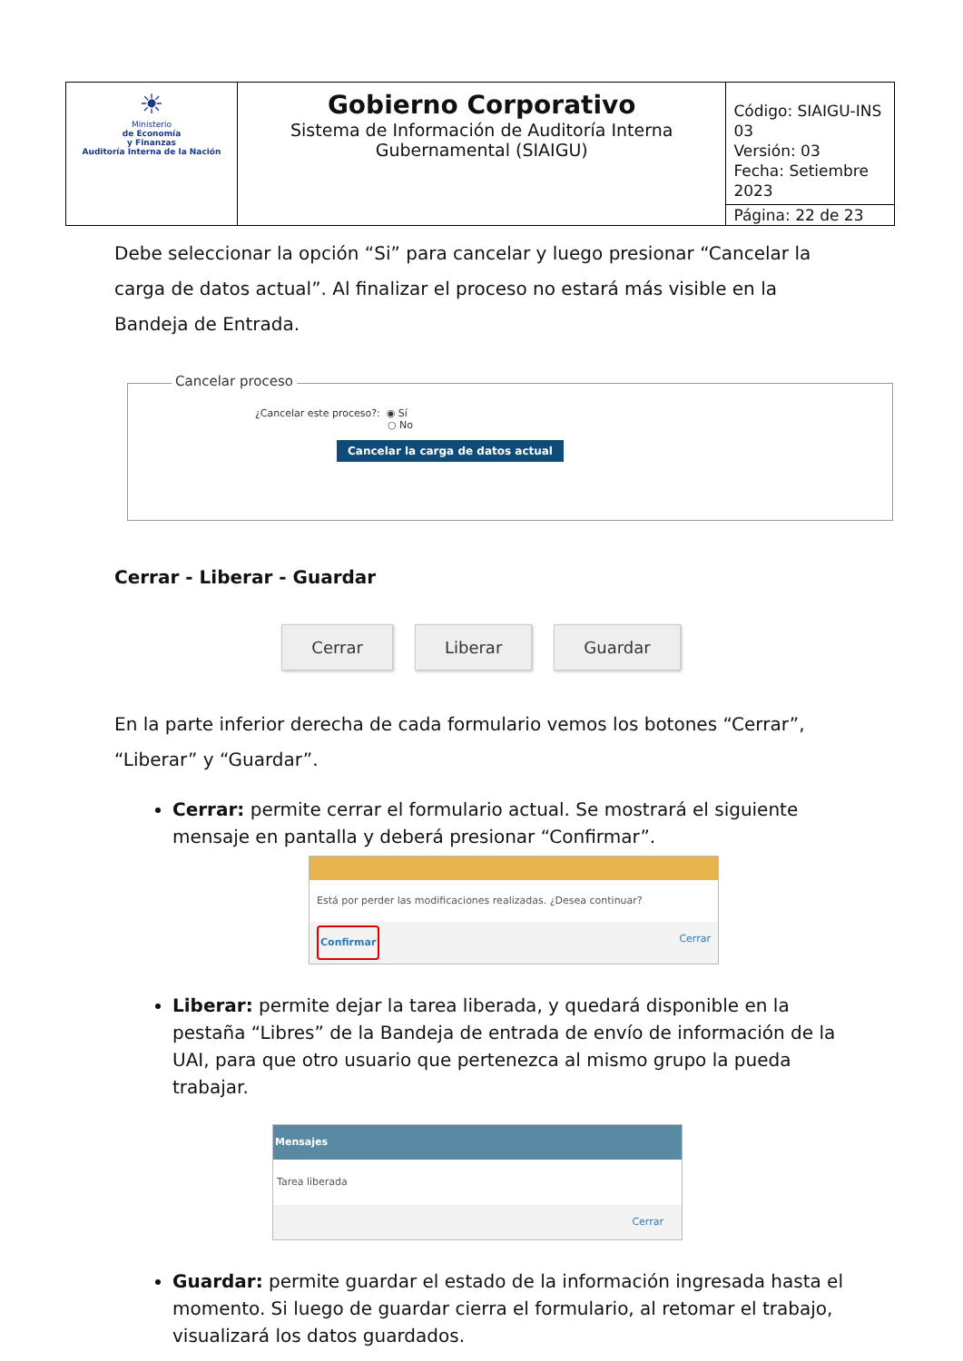| ☀ Ministerio de Economía y Finanzas Auditoría Interna de la Nación | Gobierno Corporativo Sistema de Información de Auditoría Interna Gubernamental (SIAIGU) | Código: SIAIGU-INS 03 Versión: 03 Fecha: Setiembre 2023 |
| | | Página: 22 de 23 |
Debe seleccionar la opción “Si” para cancelar y luego presionar “Cancelar la carga de datos actual”. Al finalizar el proceso no estará más visible en la Bandeja de Entrada.
Cancelar proceso
¿Cancelar este proceso?: ◉ Sí
○ No
Cancelar la carga de datos actual
Cerrar - Liberar - Guardar
Cerrar Liberar Guardar
En la parte inferior derecha de cada formulario vemos los botones “Cerrar”, “Liberar” y “Guardar”.
Cerrar: permite cerrar el formulario actual. Se mostrará el siguiente mensaje en pantalla y deberá presionar “Confirmar”.
Está por perder las modificaciones realizadas. ¿Desea continuar?
Confirmar Cerrar
Liberar: permite dejar la tarea liberada, y quedará disponible en la pestaña “Libres” de la Bandeja de entrada de envío de información de la UAI, para que otro usuario que pertenezca al mismo grupo la pueda trabajar.
Mensajes
Tarea liberada
Cerrar
Guardar: permite guardar el estado de la información ingresada hasta el momento. Si luego de guardar cierra el formulario, al retomar el trabajo, visualizará los datos guardados.